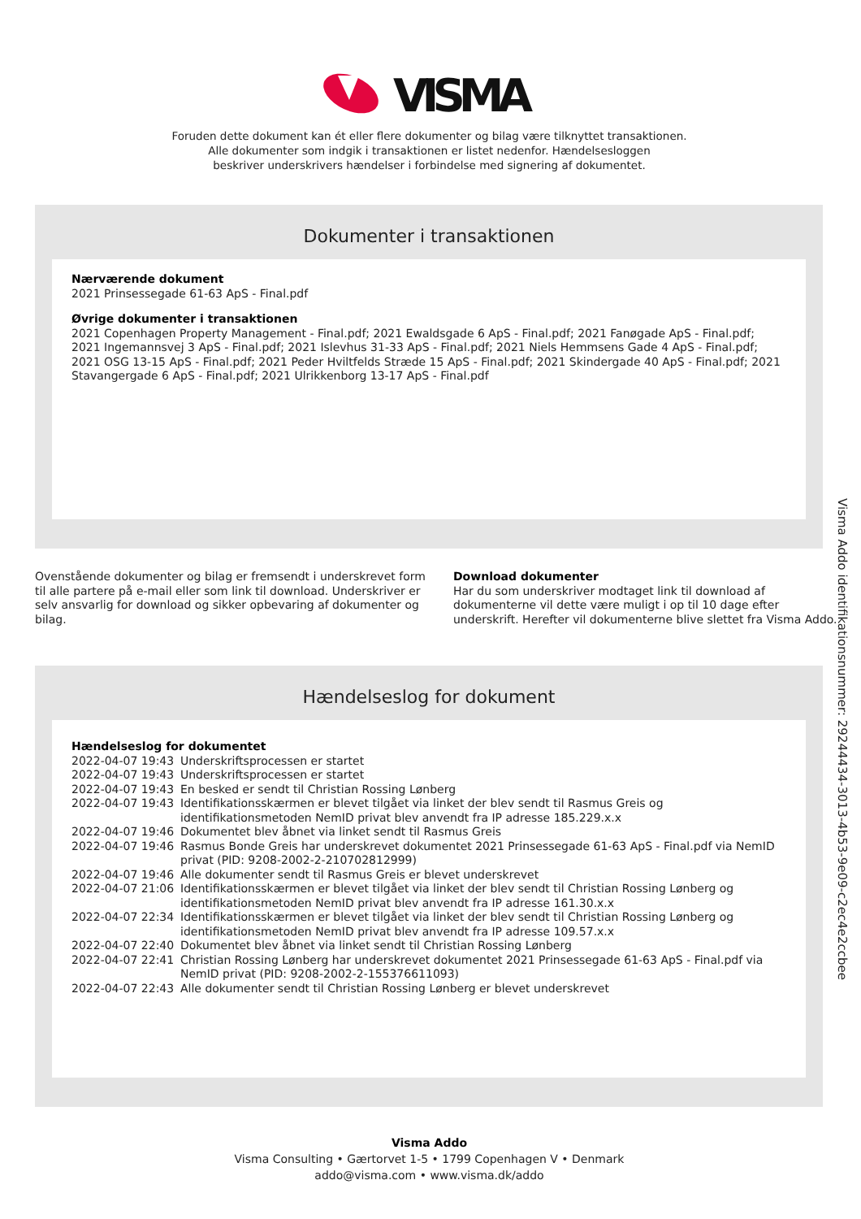VISMA
Foruden dette dokument kan ét eller flere dokumenter og bilag være tilknyttet transaktionen.
Alle dokumenter som indgik i transaktionen er listet nedenfor. Hændelsesloggen
beskriver underskrivers hændelser i forbindelse med signering af dokumentet.
Dokumenter i transaktionen
Nærværende dokument
2021 Prinsessegade 61-63 ApS - Final.pdf
Øvrige dokumenter i transaktionen
2021 Copenhagen Property Management - Final.pdf; 2021 Ewaldsgade 6 ApS - Final.pdf; 2021 Fanøgade ApS - Final.pdf; 2021 Ingemannsvej 3 ApS - Final.pdf; 2021 Islevhus 31-33 ApS - Final.pdf; 2021 Niels Hemmsens Gade 4 ApS - Final.pdf; 2021 OSG 13-15 ApS - Final.pdf; 2021 Peder Hviltfelds Stræde 15 ApS - Final.pdf; 2021 Skindergade 40 ApS - Final.pdf; 2021 Stavangergade 6 ApS - Final.pdf; 2021 Ulrikkenborg 13-17 ApS - Final.pdf
Ovenstående dokumenter og bilag er fremsendt i underskrevet form til alle partere på e-mail eller som link til download. Underskriver er selv ansvarlig for download og sikker opbevaring af dokumenter og bilag.
Download dokumenter
Har du som underskriver modtaget link til download af dokumenterne vil dette være muligt i op til 10 dage efter underskrift. Herefter vil dokumenterne blive slettet fra Visma Addo.
Hændelseslog for dokument
Hændelseslog for dokumentet
| 2022-04-07 19:43 | Underskriftsprocessen er startet |
| 2022-04-07 19:43 | Underskriftsprocessen er startet |
| 2022-04-07 19:43 | En besked er sendt til Christian Rossing Lønberg |
| 2022-04-07 19:43 | Identifikationsskærmen er blevet tilgået via linket der blev sendt til Rasmus Greis og identifikationsmetoden NemID privat blev anvendt fra IP adresse 185.229.x.x |
| 2022-04-07 19:46 | Dokumentet blev åbnet via linket sendt til Rasmus Greis |
| 2022-04-07 19:46 | Rasmus Bonde Greis har underskrevet dokumentet 2021 Prinsessegade 61-63 ApS - Final.pdf via NemID privat (PID: 9208-2002-2-210702812999) |
| 2022-04-07 19:46 | Alle dokumenter sendt til Rasmus Greis er blevet underskrevet |
| 2022-04-07 21:06 | Identifikationsskærmen er blevet tilgået via linket der blev sendt til Christian Rossing Lønberg og identifikationsmetoden NemID privat blev anvendt fra IP adresse 161.30.x.x |
| 2022-04-07 22:34 | Identifikationsskærmen er blevet tilgået via linket der blev sendt til Christian Rossing Lønberg og identifikationsmetoden NemID privat blev anvendt fra IP adresse 109.57.x.x |
| 2022-04-07 22:40 | Dokumentet blev åbnet via linket sendt til Christian Rossing Lønberg |
| 2022-04-07 22:41 | Christian Rossing Lønberg har underskrevet dokumentet 2021 Prinsessegade 61-63 ApS - Final.pdf via NemID privat (PID: 9208-2002-2-155376611093) |
| 2022-04-07 22:43 | Alle dokumenter sendt til Christian Rossing Lønberg er blevet underskrevet |
Visma Addo
Visma Consulting • Gærtorvet 1-5 • 1799 Copenhagen V • Denmark
addo@visma.com • www.visma.dk/addo
Visma Addo identifikationsnummer: 29244434-3013-4b53-9e09-c2ec4e2ccbee